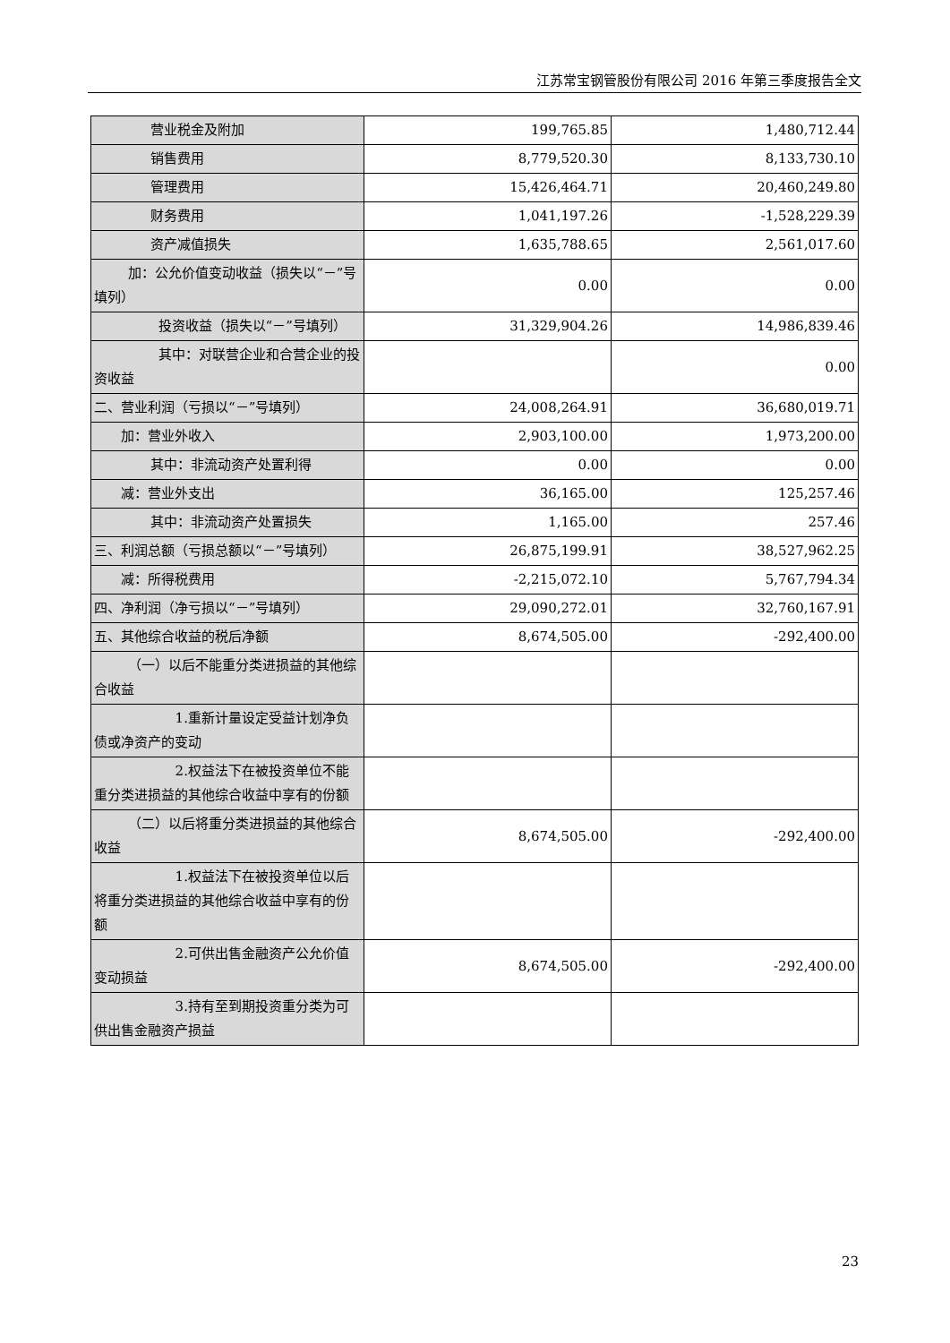江苏常宝钢管股份有限公司 2016 年第三季度报告全文
| 营业税金及附加 | 199,765.85 | 1,480,712.44 |
| 销售费用 | 8,779,520.30 | 8,133,730.10 |
| 管理费用 | 15,426,464.71 | 20,460,249.80 |
| 财务费用 | 1,041,197.26 | -1,528,229.39 |
| 资产减值损失 | 1,635,788.65 | 2,561,017.60 |
| 加：公允价值变动收益（损失以“－”号填列） | 0.00 | 0.00 |
| 投资收益（损失以“－”号填列） | 31,329,904.26 | 14,986,839.46 |
| 其中：对联营企业和合营企业的投资收益 | | 0.00 |
| 二、营业利润（亏损以“－”号填列） | 24,008,264.91 | 36,680,019.71 |
| 加：营业外收入 | 2,903,100.00 | 1,973,200.00 |
| 其中：非流动资产处置利得 | 0.00 | 0.00 |
| 减：营业外支出 | 36,165.00 | 125,257.46 |
| 其中：非流动资产处置损失 | 1,165.00 | 257.46 |
| 三、利润总额（亏损总额以“－”号填列） | 26,875,199.91 | 38,527,962.25 |
| 减：所得税费用 | -2,215,072.10 | 5,767,794.34 |
| 四、净利润（净亏损以“－”号填列） | 29,090,272.01 | 32,760,167.91 |
| 五、其他综合收益的税后净额 | 8,674,505.00 | -292,400.00 |
| （一）以后不能重分类进损益的其他综合收益 | | |
| 1.重新计量设定受益计划净负债或净资产的变动 | | |
| 2.权益法下在被投资单位不能重分类进损益的其他综合收益中享有的份额 | | |
| （二）以后将重分类进损益的其他综合收益 | 8,674,505.00 | -292,400.00 |
| 1.权益法下在被投资单位以后将重分类进损益的其他综合收益中享有的份额 | | |
| 2.可供出售金融资产公允价值变动损益 | 8,674,505.00 | -292,400.00 |
| 3.持有至到期投资重分类为可供出售金融资产损益 | | |
23